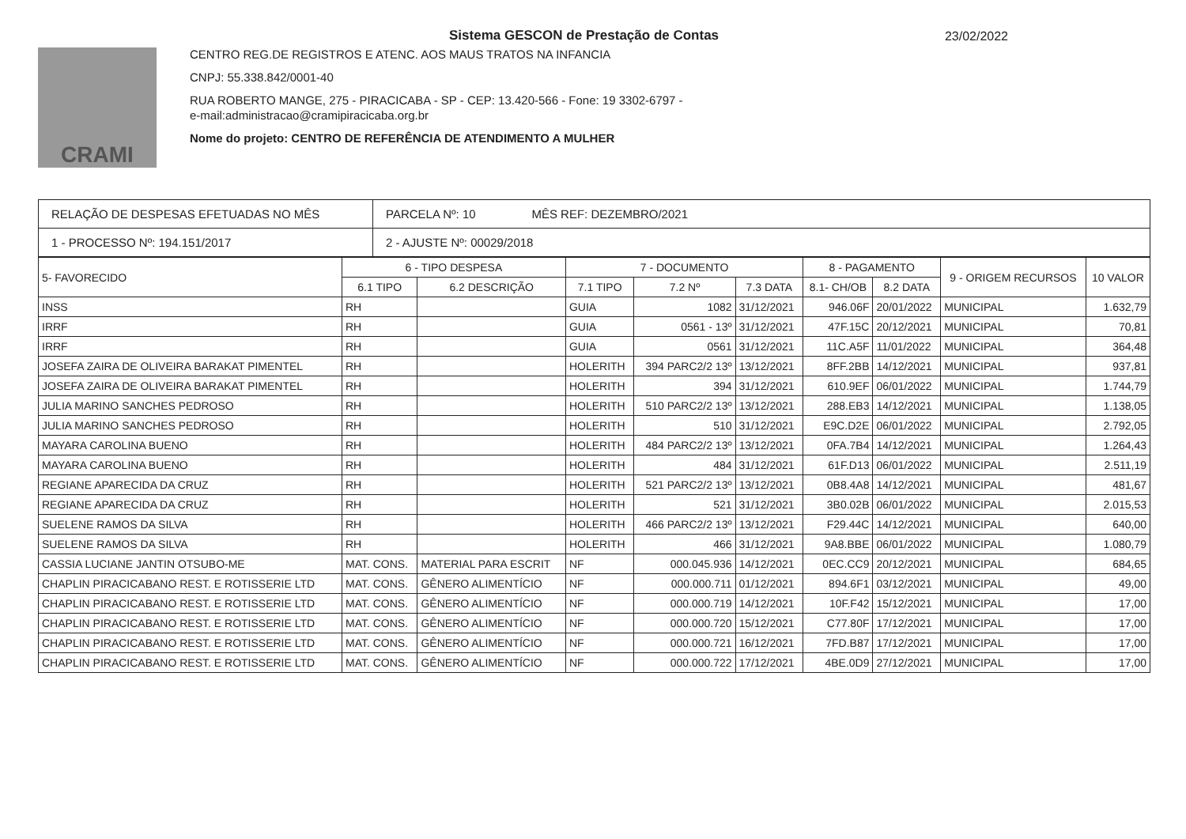Sistema GESCON de Prestação de Contas
23/02/2022
CRAMI
CENTRO REG.DE REGISTROS E ATENC. AOS MAUS TRATOS NA INFANCIA
CNPJ: 55.338.842/0001-40
RUA ROBERTO MANGE, 275 - PIRACICABA - SP - CEP: 13.420-566 - Fone: 19 3302-6797 -
e-mail:administracao@cramipiracicaba.org.br
Nome do projeto: CENTRO DE REFERÊNCIA DE ATENDIMENTO A MULHER
| RELAÇÃO DE DESPESAS EFETUADAS NO MÊS | PARCELA Nº: 10 MÊS REF: DEZEMBRO/2021 |
| 1 - PROCESSO Nº: 194.151/2017 | 2 - AJUSTE Nº: 00029/2018 |
| 5- FAVORECIDO | 6 - TIPO DESPESA | | 7 - DOCUMENTO | | | 8 - PAGAMENTO | | 9 - ORIGEM RECURSOS | 10 VALOR |
| --- | --- | --- | --- | --- | --- | --- | --- | --- | --- |
| | 6.1 TIPO | 6.2 DESCRIÇÃO | 7.1 TIPO | 7.2 Nº | 7.3 DATA | 8.1- CH/OB | 8.2 DATA | | |
| INSS | RH | | GUIA | 1082 | 31/12/2021 | 946.06F | 20/01/2022 | MUNICIPAL | 1.632,79 |
| IRRF | RH | | GUIA | 0561 - 13º | 31/12/2021 | 47F.15C | 20/12/2021 | MUNICIPAL | 70,81 |
| IRRF | RH | | GUIA | 0561 | 31/12/2021 | 11C.A5F | 11/01/2022 | MUNICIPAL | 364,48 |
| JOSEFA ZAIRA DE OLIVEIRA BARAKAT PIMENTEL | RH | | HOLERITH | 394 PARC2/2 13º | 13/12/2021 | 8FF.2BB | 14/12/2021 | MUNICIPAL | 937,81 |
| JOSEFA ZAIRA DE OLIVEIRA BARAKAT PIMENTEL | RH | | HOLERITH | 394 | 31/12/2021 | 610.9EF | 06/01/2022 | MUNICIPAL | 1.744,79 |
| JULIA MARINO SANCHES PEDROSO | RH | | HOLERITH | 510 PARC2/2 13º | 13/12/2021 | 288.EB3 | 14/12/2021 | MUNICIPAL | 1.138,05 |
| JULIA MARINO SANCHES PEDROSO | RH | | HOLERITH | 510 | 31/12/2021 | E9C.D2E | 06/01/2022 | MUNICIPAL | 2.792,05 |
| MAYARA CAROLINA BUENO | RH | | HOLERITH | 484 PARC2/2 13º | 13/12/2021 | 0FA.7B4 | 14/12/2021 | MUNICIPAL | 1.264,43 |
| MAYARA CAROLINA BUENO | RH | | HOLERITH | 484 | 31/12/2021 | 61F.D13 | 06/01/2022 | MUNICIPAL | 2.511,19 |
| REGIANE APARECIDA DA CRUZ | RH | | HOLERITH | 521 PARC2/2 13º | 13/12/2021 | 0B8.4A8 | 14/12/2021 | MUNICIPAL | 481,67 |
| REGIANE APARECIDA DA CRUZ | RH | | HOLERITH | 521 | 31/12/2021 | 3B0.02B | 06/01/2022 | MUNICIPAL | 2.015,53 |
| SUELENE RAMOS DA SILVA | RH | | HOLERITH | 466 PARC2/2 13º | 13/12/2021 | F29.44C | 14/12/2021 | MUNICIPAL | 640,00 |
| SUELENE RAMOS DA SILVA | RH | | HOLERITH | 466 | 31/12/2021 | 9A8.BBE | 06/01/2022 | MUNICIPAL | 1.080,79 |
| CASSIA LUCIANE JANTIN OTSUBO-ME | MAT. CONS. | MATERIAL PARA ESCRIT | NF | 000.045.936 | 14/12/2021 | 0EC.CC9 | 20/12/2021 | MUNICIPAL | 684,65 |
| CHAPLIN PIRACICABANO REST. E ROTISSERIE LTD | MAT. CONS. | GÊNERO ALIMENTÍCIO | NF | 000.000.711 | 01/12/2021 | 894.6F1 | 03/12/2021 | MUNICIPAL | 49,00 |
| CHAPLIN PIRACICABANO REST. E ROTISSERIE LTD | MAT. CONS. | GÊNERO ALIMENTÍCIO | NF | 000.000.719 | 14/12/2021 | 10F.F42 | 15/12/2021 | MUNICIPAL | 17,00 |
| CHAPLIN PIRACICABANO REST. E ROTISSERIE LTD | MAT. CONS. | GÊNERO ALIMENTÍCIO | NF | 000.000.720 | 15/12/2021 | C77.80F | 17/12/2021 | MUNICIPAL | 17,00 |
| CHAPLIN PIRACICABANO REST. E ROTISSERIE LTD | MAT. CONS. | GÊNERO ALIMENTÍCIO | NF | 000.000.721 | 16/12/2021 | 7FD.B87 | 17/12/2021 | MUNICIPAL | 17,00 |
| CHAPLIN PIRACICABANO REST. E ROTISSERIE LTD | MAT. CONS. | GÊNERO ALIMENTÍCIO | NF | 000.000.722 | 17/12/2021 | 4BE.0D9 | 27/12/2021 | MUNICIPAL | 17,00 |